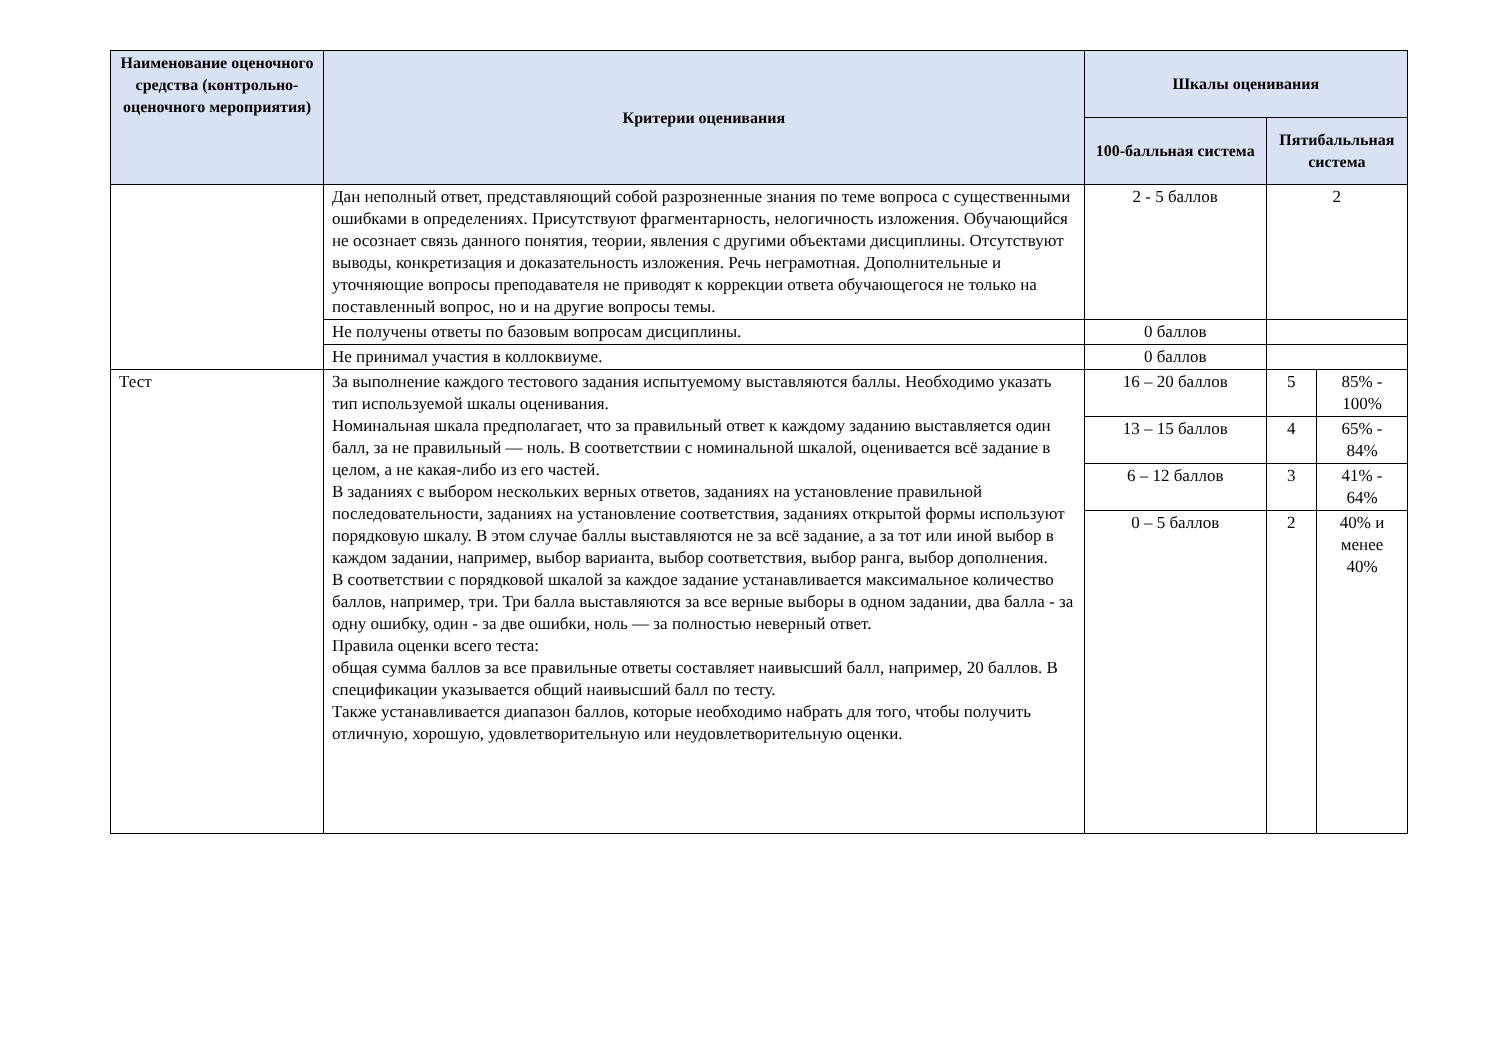| Наименование оценочного средства (контрольно-оценочного мероприятия) | Критерии оценивания | Шкалы оценивания | | |
| --- | --- | --- | --- | --- |
| | | 100-балльная система | Пятибальльная система | |
| | Дан неполный ответ, представляющий собой разрозненные знания по теме вопроса с существенными ошибками в определениях. Присутствуют фрагментарность, нелогичность изложения. Обучающийся не осознает связь данного понятия, теории, явления с другими объектами дисциплины. Отсутствуют выводы, конкретизация и доказательность изложения. Речь неграмотная. Дополнительные и уточняющие вопросы преподавателя не приводят к коррекции ответа обучающегося не только на поставленный вопрос, но и на другие вопросы темы. | 2 - 5 баллов | 2 | |
| | Не получены ответы по базовым вопросам дисциплины. | 0 баллов | | |
| | Не принимал участия в коллоквиуме. | 0 баллов | | |
| Тест | За выполнение каждого тестового задания испытуемому выставляются баллы. Необходимо указать тип используемой шкалы оценивания. Номинальная шкала предполагает, что за правильный ответ к каждому заданию выставляется один балл, за не правильный — ноль. В соответствии с номинальной шкалой, оценивается всё задание в целом, а не какая-либо из его частей. В заданиях с выбором нескольких верных ответов, заданиях на установление правильной последовательности, заданиях на установление соответствия, заданиях открытой формы используют порядковую шкалу. В этом случае баллы выставляются не за всё задание, а за тот или иной выбор в каждом задании, например, выбор варианта, выбор соответствия, выбор ранга, выбор дополнения. В соответствии с порядковой шкалой за каждое задание устанавливается максимальное количество баллов, например, три. Три балла выставляются за все верные выборы в одном задании, два балла - за одну ошибку, один - за две ошибки, ноль — за полностью неверный ответ. Правила оценки всего теста: общая сумма баллов за все правильные ответы составляет наивысший балл, например, 20 баллов. В спецификации указывается общий наивысший балл по тесту. Также устанавливается диапазон баллов, которые необходимо набрать для того, чтобы получить отличную, хорошую, удовлетворительную или неудовлетворительную оценки. | 16 – 20 баллов | 5 | 85% - 100% |
| | | 13 – 15 баллов | 4 | 65% - 84% |
| | | 6 – 12 баллов | 3 | 41% - 64% |
| | | 0 – 5 баллов | 2 | 40% и менее 40% |